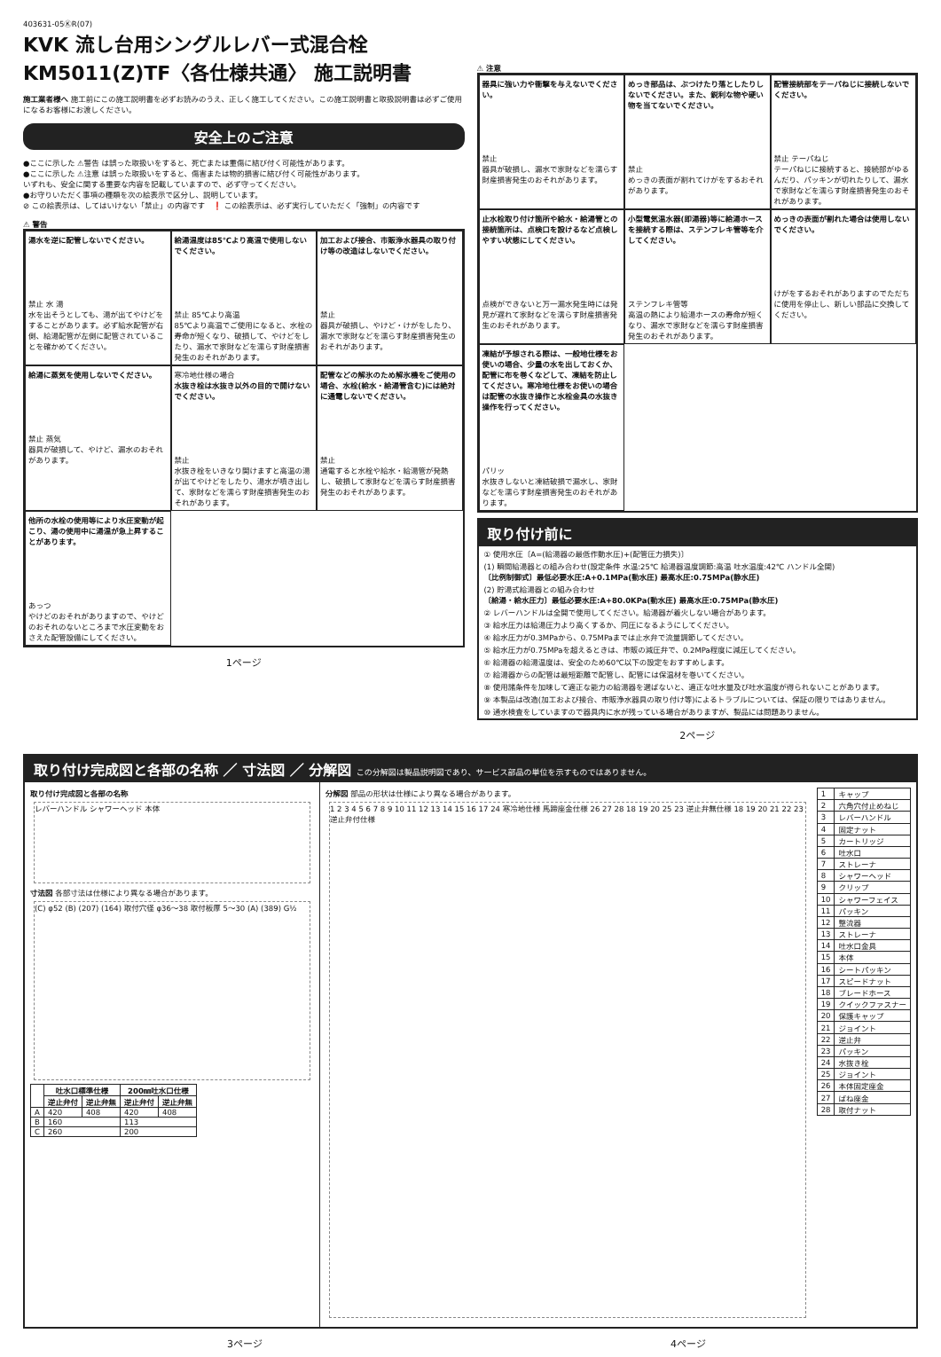403631-05ⓀR(07)
KVK 流し台用シングルレバー式混合栓 KM5011(Z)TF〈各仕様共通〉 施工説明書
施工業者様へ 施工前にこの施工説明書を必ずお読みのうえ、正しく施工してください。この施工説明書と取扱説明書は必ずご使用になるお客様にお渡しください。
安全上のご注意
●ここに示した ⚠警告 は誤った取扱いをすると、死亡または重傷に結び付く可能性があります。
●ここに示した ⚠注意 は誤った取扱いをすると、傷害または物的損害に結び付く可能性があります。
いずれも、安全に関する重要な内容を記載していますので、必ず守ってください。
●お守りいただく事項の種類を次の絵表示で区分し、説明しています。
⊘ この絵表示は、してはいけない「禁止」の内容です　❗ この絵表示は、必ず実行していただく「強制」の内容です
⚠ 警告
湯水を逆に配管しないでください。
禁止 水 湯
水を出そうとしても、湯が出てやけどをすることがあります。必ず給水配管が右側、給湯配管が左側に配管されていることを確かめてください。
給湯温度は85℃より高温で使用しないでください。
禁止 85℃より高温
85℃より高温でご使用になると、水栓の寿命が短くなり、破損して、やけどをしたり、漏水で家財などを濡らす財産損害発生のおそれがあります。
加工および接合、市販浄水器具の取り付け等の改造はしないでください。
禁止
器具が破損し、やけど・けがをしたり、漏水で家財などを濡らす財産損害発生のおそれがあります。
給湯に蒸気を使用しないでください。
禁止 蒸気
器具が破損して、やけど、漏水のおそれがあります。
寒冷地仕様の場合
水抜き栓は水抜き以外の目的で開けないでください。
禁止
水抜き栓をいきなり開けますと高温の湯が出てやけどをしたり、湯水が噴き出して、家財などを濡らす財産損害発生のおそれがあります。
配管などの解氷のため解氷機をご使用の場合、水栓(給水・給湯管含む)には絶対に通電しないでください。
禁止
通電すると水栓や給水・給湯管が発熱し、破損して家財などを濡らす財産損害発生のおそれがあります。
他所の水栓の使用等により水圧変動が起こり、湯の使用中に湯温が急上昇することがあります。
あっつ
やけどのおそれがありますので、やけどのおそれのないところまで水圧変動をおさえた配管設備にしてください。
1ページ
⚠ 注意
器具に強い力や衝撃を与えないでください。
禁止
器具が破損し、漏水で家財などを濡らす財産損害発生のおそれがあります。
めっき部品は、ぶつけたり落としたりしないでください。また、鋭利な物や硬い物を当てないでください。
禁止
めっきの表面が割れてけがをするおそれがあります。
配管接続部をテーパねじに接続しないでください。
禁止 テーパねじ
テーパねじに接続すると、接続部がゆるんだり、パッキンが切れたりして、漏水で家財などを濡らす財産損害発生のおそれがあります。
止水栓取り付け箇所や給水・給湯管との接続箇所は、点検口を設けるなど点検しやすい状態にしてください。
点検ができないと万一漏水発生時には発見が遅れて家財などを濡らす財産損害発生のおそれがあります。
小型電気温水器(即湯器)等に給湯ホースを接続する際は、ステンフレキ管等を介してください。
ステンフレキ管等
高温の熱により給湯ホースの寿命が短くなり、漏水で家財などを濡らす財産損害発生のおそれがあります。
めっきの表面が割れた場合は使用しないでください。
けがをするおそれがありますのでただちに使用を停止し、新しい部品に交換してください。
凍結が予想される際は、一般地仕様をお使いの場合、少量の水を出しておくか、配管に布を巻くなどして、凍結を防止してください。寒冷地仕様をお使いの場合は配管の水抜き操作と水栓金具の水抜き操作を行ってください。
パリッ
水抜きしないと凍結破損で漏水し、家財などを濡らす財産損害発生のおそれがあります。
取り付け前に
① 使用水圧〔A=(給湯器の最低作動水圧)+(配管圧力損失)〕
(1) 瞬間給湯器との組み合わせ(設定条件 水温:25℃ 給湯器温度調節:高温 吐水温度:42℃ ハンドル全開)
〔比例制御式〕最低必要水圧:A+0.1MPa(動水圧) 最高水圧:0.75MPa(静水圧)
(2) 貯湯式給湯器との組み合わせ
〔給湯・給水圧力〕最低必要水圧:A+80.0KPa(動水圧) 最高水圧:0.75MPa(静水圧)
② レバーハンドルは全開で使用してください。給湯器が着火しない場合があります。
③ 給水圧力は給湯圧力より高くするか、同圧になるようにしてください。
④ 給水圧力が0.3MPaから、0.75MPaまでは止水弁で流量調節してください。
⑤ 給水圧力が0.75MPaを超えるときは、市販の減圧弁で、0.2MPa程度に減圧してください。
⑥ 給湯器の給湯温度は、安全のため60℃以下の設定をおすすめします。
⑦ 給湯器からの配管は最短距離で配管し、配管には保温材を巻いてください。
⑧ 使用諸条件を加味して適正な能力の給湯器を選ばないと、適正な吐水量及び吐水温度が得られないことがあります。
⑨ 本製品は改造(加工および接合、市販浄水器具の取り付け等)によるトラブルについては、保証の限りではありません。
⑩ 通水検査をしていますので器具内に水が残っている場合がありますが、製品には問題ありません。
2ページ
取り付け完成図と各部の名称 ／ 寸法図 ／ 分解図 この分解図は製品説明図であり、サービス部品の単位を示すものではありません。
取り付け完成図と各部の名称
レバーハンドル シャワーヘッド 本体
寸法図 各部寸法は仕様により異なる場合があります。
(C) φ52 (B) (207) (164) 取付穴径 φ36〜38 取付板厚 5〜30 (A) (389) G½
| | 吐水口標準仕様 | | 200㎜吐水口仕様 | |
| --- | --- | --- | --- | --- |
| | 逆止弁付 | 逆止弁無 | 逆止弁付 | 逆止弁無 |
| A | 420 | 408 | 420 | 408 |
| B | 160 | | 113 | |
| C | 260 | | 200 | |
分解図 部品の形状は仕様により異なる場合があります。
1 2 3 4 5 6 7 8 9 10 11 12 13 14 15 16 17 24 寒冷地仕様 馬蹄座金仕様 26 27 28 18 19 20 25 23 逆止弁無仕様 18 19 20 21 22 23 逆止弁付仕様
| 1 | キャップ |
| 2 | 六角穴付止めねじ |
| 3 | レバーハンドル |
| 4 | 固定ナット |
| 5 | カートリッジ |
| 6 | 吐水口 |
| 7 | ストレーナ |
| 8 | シャワーヘッド |
| 9 | クリップ |
| 10 | シャワーフェイス |
| 11 | パッキン |
| 12 | 整流器 |
| 13 | ストレーナ |
| 14 | 吐水口金具 |
| 15 | 本体 |
| 16 | シートパッキン |
| 17 | スピードナット |
| 18 | ブレードホース |
| 19 | クイックファスナー |
| 20 | 保護キャップ |
| 21 | ジョイント |
| 22 | 逆止弁 |
| 23 | パッキン |
| 24 | 水抜き栓 |
| 25 | ジョイント |
| 26 | 本体固定座金 |
| 27 | ばね座金 |
| 28 | 取付ナット |
3ページ 4ページ